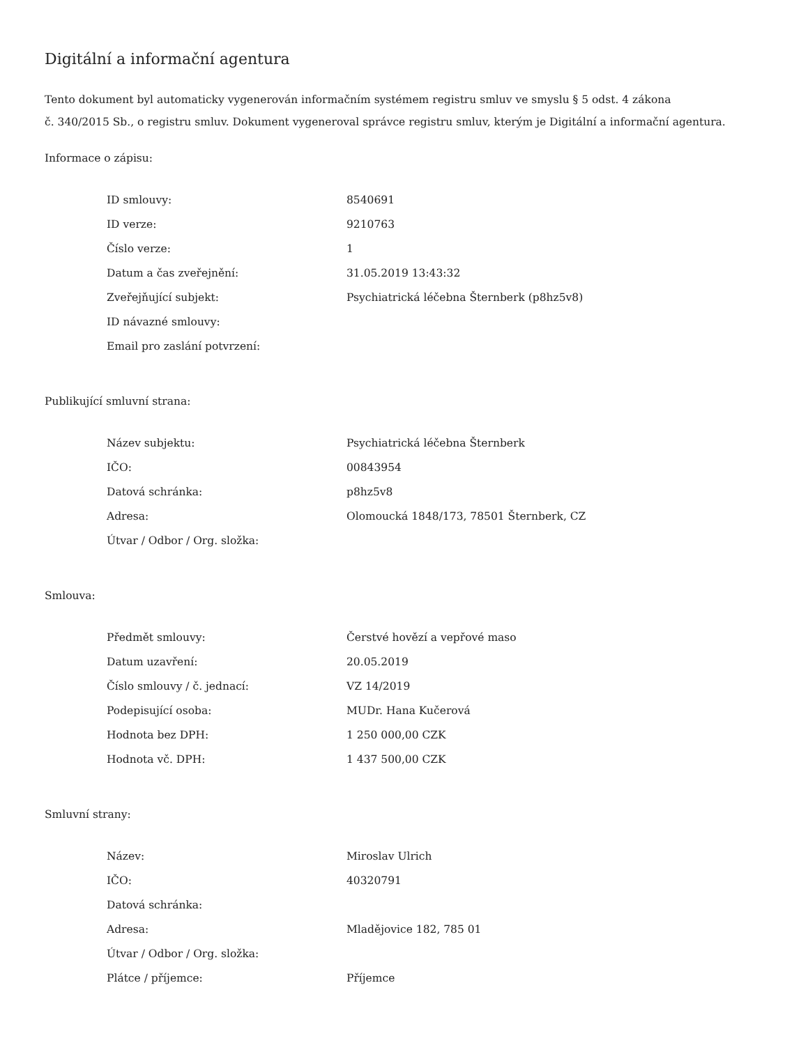Digitální a informační agentura
Tento dokument byl automaticky vygenerován informačním systémem registru smluv ve smyslu § 5 odst. 4 zákona
č. 340/2015 Sb., o registru smluv. Dokument vygeneroval správce registru smluv, kterým je Digitální a informační agentura.
Informace o zápisu:
| ID smlouvy: | 8540691 |
| ID verze: | 9210763 |
| Číslo verze: | 1 |
| Datum a čas zveřejnění: | 31.05.2019 13:43:32 |
| Zveřejňující subjekt: | Psychiatrická léčebna Šternberk (p8hz5v8) |
| ID návazné smlouvy: | |
| Email pro zaslání potvrzení: | |
Publikující smluvní strana:
| Název subjektu: | Psychiatrická léčebna Šternberk |
| IČO: | 00843954 |
| Datová schránka: | p8hz5v8 |
| Adresa: | Olomoucká 1848/173, 78501 Šternberk, CZ |
| Útvar / Odbor / Org. složka: | |
Smlouva:
| Předmět smlouvy: | Čerstvé hovězí a vepřové maso |
| Datum uzavření: | 20.05.2019 |
| Číslo smlouvy / č. jednací: | VZ 14/2019 |
| Podepisující osoba: | MUDr. Hana Kučerová |
| Hodnota bez DPH: | 1 250 000,00 CZK |
| Hodnota vč. DPH: | 1 437 500,00 CZK |
Smluvní strany:
| Název: | Miroslav Ulrich |
| IČO: | 40320791 |
| Datová schránka: | |
| Adresa: | Mladějovice 182, 785 01 |
| Útvar / Odbor / Org. složka: | |
| Plátce / příjemce: | Příjemce |